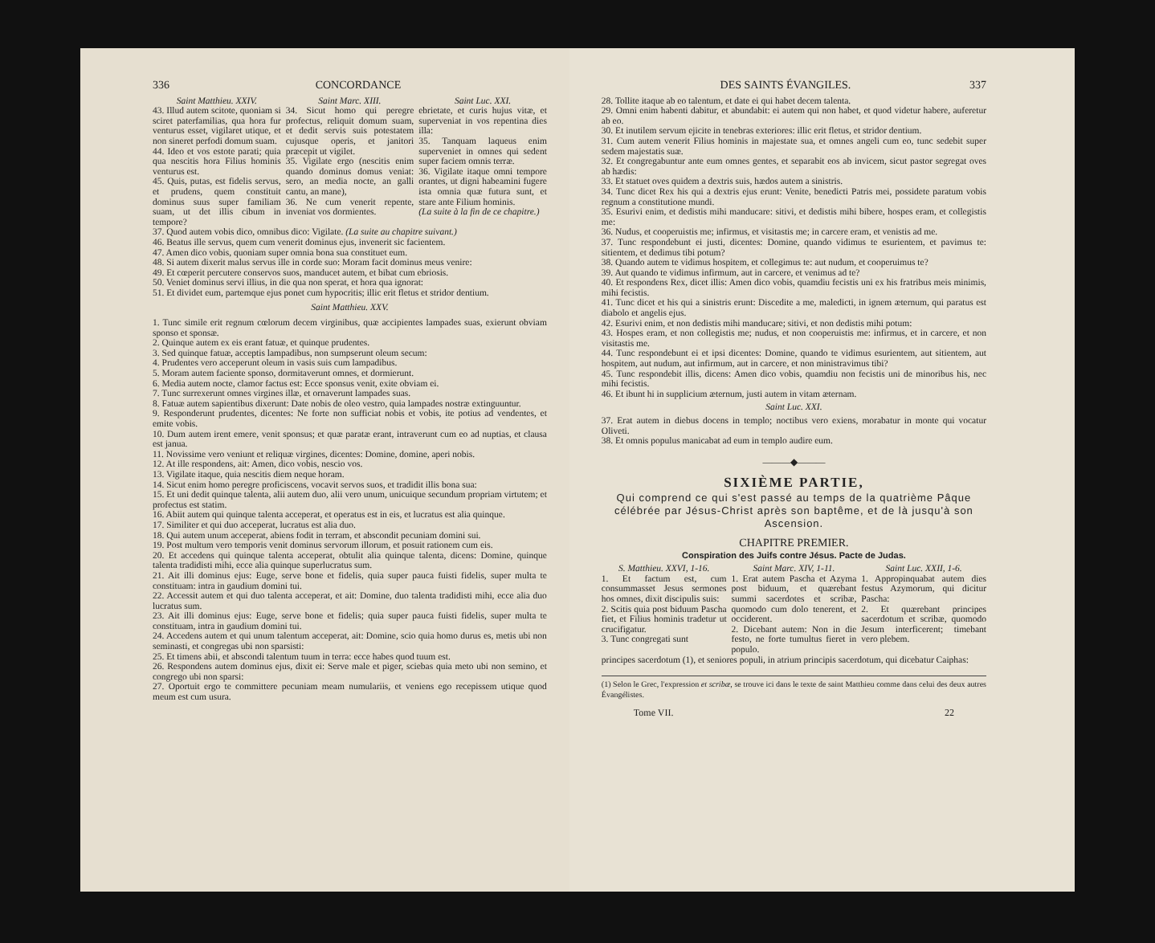336 CONCORDANCE
Saint Matthieu. XXIV.
43. Illud autem scitote, quoniam si sciret paterfamilias, qua hora fur venturus esset, vigilaret utique, et non sineret perfodi domum suam.
44. Ideo et vos estote parati; quia qua nescitis hora Filius hominis venturus est.
45. Quis, putas, est fidelis servus, et prudens, quem constituit dominus suus super familiam suam, ut det illis cibum in tempore?
Saint Marc. XIII.
34. Sicut homo qui peregre profectus, reliquit domum suam, et dedit servis suis potestatem cujusque operis, et janitori præcepit ut vigilet.
35. Vigilate ergo (nescitis enim quando dominus domus veniat: sero, an media nocte, an galli cantu, an mane),
36. Ne cum venerit repente, inveniat vos dormientes.
Saint Luc. XXI.
ebrietate, et curis hujus vitæ, et superveniat in vos repentina dies illa:
35. Tanquam laqueus enim superveniet in omnes qui sedent super faciem omnis terræ.
36. Vigilate itaque omni tempore orantes, ut digni habeamini fugere ista omnia quæ futura sunt, et stare ante Filium hominis.
(La suite à la fin de ce chapitre.)
37. Quod autem vobis dico, omnibus dico: Vigilate. (La suite au chapitre suivant.)
46. Beatus ille servus, quem cum venerit dominus ejus, invenerit sic facientem.
47. Amen dico vobis, quoniam super omnia bona sua constituet eum.
48. Si autem dixerit malus servus ille in corde suo: Moram facit dominus meus venire:
49. Et cœperit percutere conservos suos, manducet autem, et bibat cum ebriosis.
50. Veniet dominus servi illius, in die qua non sperat, et hora qua ignorat:
51. Et dividet eum, partemque ejus ponet cum hypocritis; illic erit fletus et stridor dentium.
Saint Matthieu. XXV.
1. Tunc simile erit regnum cœlorum decem virginibus, quæ accipientes lampades suas, exierunt obviam sponso et sponsæ.
2. Quinque autem ex eis erant fatuæ, et quinque prudentes.
3. Sed quinque fatuæ, acceptis lampadibus, non sumpserunt oleum secum:
4. Prudentes vero acceperunt oleum in vasis suis cum lampadibus.
5. Moram autem faciente sponso, dormitaverunt omnes, et dormierunt.
6. Media autem nocte, clamor factus est: Ecce sponsus venit, exite obviam ei.
7. Tunc surrexerunt omnes virgines illæ, et ornaverunt lampades suas.
8. Fatuæ autem sapientibus dixerunt: Date nobis de oleo vestro, quia lampades nostræ extinguuntur.
9. Responderunt prudentes, dicentes: Ne forte non sufficiat nobis et vobis, ite potius ad vendentes, et emite vobis.
10. Dum autem irent emere, venit sponsus; et quæ paratæ erant, intraverunt cum eo ad nuptias, et clausa est janua.
11. Novissime vero veniunt et reliquæ virgines, dicentes: Domine, domine, aperi nobis.
12. At ille respondens, ait: Amen, dico vobis, nescio vos.
13. Vigilate itaque, quia nescitis diem neque horam.
14. Sicut enim homo peregre proficiscens, vocavit servos suos, et tradidit illis bona sua:
15. Et uni dedit quinque talenta, alii autem duo, alii vero unum, unicuique secundum propriam virtutem; et profectus est statim.
16. Abiit autem qui quinque talenta acceperat, et operatus est in eis, et lucratus est alia quinque.
17. Similiter et qui duo acceperat, lucratus est alia duo.
18. Qui autem unum acceperat, abiens fodit in terram, et abscondit pecuniam domini sui.
19. Post multum vero temporis venit dominus servorum illorum, et posuit rationem cum eis.
20. Et accedens qui quinque talenta acceperat, obtulit alia quinque talenta, dicens: Domine, quinque talenta tradidisti mihi, ecce alia quinque superlucratus sum.
21. Ait illi dominus ejus: Euge, serve bone et fidelis, quia super pauca fuisti fidelis, super multa te constituam: intra in gaudium domini tui.
22. Accessit autem et qui duo talenta acceperat, et ait: Domine, duo talenta tradidisti mihi, ecce alia duo lucratus sum.
23. Ait illi dominus ejus: Euge, serve bone et fidelis; quia super pauca fuisti fidelis, super multa te constituam, intra in gaudium domini tui.
24. Accedens autem et qui unum talentum acceperat, ait: Domine, scio quia homo durus es, metis ubi non seminasti, et congregas ubi non sparsisti:
25. Et timens abii, et abscondi talentum tuum in terra: ecce habes quod tuum est.
26. Respondens autem dominus ejus, dixit ei: Serve male et piger, sciebas quia meto ubi non semino, et congrego ubi non sparsi:
27. Oportuit ergo te committere pecuniam meam numulariis, et veniens ego recepissem utique quod meum est cum usura.
DES SAINTS ÉVANGILES. 337
28. Tollite itaque ab eo talentum, et date ei qui habet decem talenta.
29. Omni enim habenti dabitur, et abundabit: ei autem qui non habet, et quod videtur habere, auferetur ab eo.
30. Et inutilem servum ejicite in tenebras exteriores: illic erit fletus, et stridor dentium.
31. Cum autem venerit Filius hominis in majestate sua, et omnes angeli cum eo, tunc sedebit super sedem majestatis suæ.
32. Et congregabuntur ante eum omnes gentes, et separabit eos ab invicem, sicut pastor segregat oves ab hædis:
33. Et statuet oves quidem a dextris suis, hædos autem a sinistris.
34. Tunc dicet Rex his qui a dextris ejus erunt: Venite, benedicti Patris mei, possidete paratum vobis regnum a constitutione mundi.
35. Esurivi enim, et dedistis mihi manducare: sitivi, et dedistis mihi bibere, hospes eram, et collegistis me:
36. Nudus, et cooperuistis me; infirmus, et visitastis me; in carcere eram, et venistis ad me.
37. Tunc respondebunt ei justi, dicentes: Domine, quando vidimus te esurientem, et pavimus te: sitientem, et dedimus tibi potum?
38. Quando autem te vidimus hospitem, et collegimus te: aut nudum, et cooperuimus te?
39. Aut quando te vidimus infirmum, aut in carcere, et venimus ad te?
40. Et respondens Rex, dicet illis: Amen dico vobis, quamdiu fecistis uni ex his fratribus meis minimis, mihi fecistis.
41. Tunc dicet et his qui a sinistris erunt: Discedite a me, maledicti, in ignem æternum, qui paratus est diabolo et angelis ejus.
42. Esurivi enim, et non dedistis mihi manducare; sitivi, et non dedistis mihi potum:
43. Hospes eram, et non collegistis me; nudus, et non cooperuistis me: infirmus, et in carcere, et non visitastis me.
44. Tunc respondebunt ei et ipsi dicentes: Domine, quando te vidimus esurientem, aut sitientem, aut hospitem, aut nudum, aut infirmum, aut in carcere, et non ministravimus tibi?
45. Tunc respondebit illis, dicens: Amen dico vobis, quamdiu non fecistis uni de minoribus his, nec mihi fecistis.
46. Et ibunt hi in supplicium æternum, justi autem in vitam æternam.
Saint Luc. XXI.
37. Erat autem in diebus docens in templo; noctibus vero exiens, morabatur in monte qui vocatur Oliveti.
38. Et omnis populus manicabat ad eum in templo audire eum.
———◆———
SIXIÈME PARTIE,
Qui comprend ce qui s'est passé au temps de la quatrième Pâque célébrée par Jésus-Christ après son baptême, et de là jusqu'à son Ascension.
CHAPITRE PREMIER.
Conspiration des Juifs contre Jésus. Pacte de Judas.
S. Matthieu. XXVI, 1-16.
1. Et factum est, cum consummasset Jesus sermones hos omnes, dixit discipulis suis:
2. Scitis quia post biduum Pascha fiet, et Filius hominis tradetur ut crucifigatur.
3. Tunc congregati sunt
Saint Marc. XIV, 1-11.
1. Erat autem Pascha et Azyma post biduum, et quærebant summi sacerdotes et scribæ, quomodo cum dolo tenerent, et occiderent.
2. Dicebant autem: Non in die festo, ne forte tumultus fieret in populo.
Saint Luc. XXII, 1-6.
1. Appropinquabat autem dies festus Azymorum, qui dicitur Pascha:
2. Et quærebant principes sacerdotum et scribæ, quomodo Jesum interficerent; timebant vero plebem.
principes sacerdotum (1), et seniores populi, in atrium principis sacerdotum, qui dicebatur Caiphas:
(1) Selon le Grec, l'expression et scribæ, se trouve ici dans le texte de saint Matthieu comme dans celui des deux autres Évangélistes.
Tome VII. 22